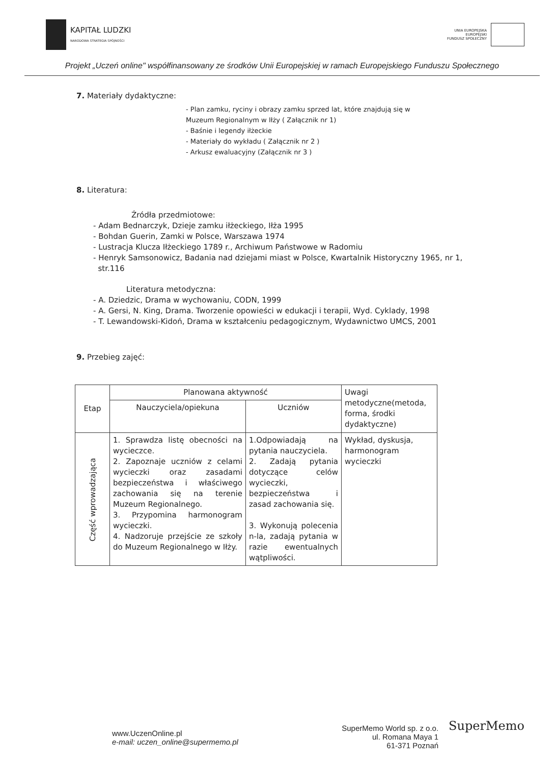KAPITAŁ LUDZKI
NARODOWA STRATEGIA SPÓJNOŚCI
UNIA EUROPEJSKA
EUROPEJSKI
FUNDUSZ SPOŁECZNY
Projekt „Uczeń online" współfinansowany ze środków Unii Europejskiej w ramach Europejskiego Funduszu Społecznego
7. Materiały dydaktyczne:
- Plan zamku, ryciny i obrazy zamku sprzed lat, które znajdują się w
Muzeum Regionalnym w Iłży ( Załącznik nr 1)
- Baśnie i legendy iłżeckie
- Materiały do wykładu ( Załącznik nr 2 )
- Arkusz ewaluacyjny (Załącznik nr 3 )
8. Literatura:
Źródła przedmiotowe:
- Adam Bednarczyk, Dzieje zamku iłżeckiego, Iłża 1995
- Bohdan Guerin, Zamki w Polsce, Warszawa 1974
- Lustracja Klucza Iłżeckiego 1789 r., Archiwum Państwowe w Radomiu
- Henryk Samsonowicz, Badania nad dziejami miast w Polsce, Kwartalnik Historyczny 1965, nr 1,
str.116
Literatura metodyczna:
- A. Dziedzic, Drama w wychowaniu, CODN, 1999
- A. Gersi, N. King, Drama. Tworzenie opowieści w edukacji i terapii, Wyd. Cyklady, 1998
- T. Lewandowski-Kidoń, Drama w kształceniu pedagogicznym, Wydawnictwo UMCS, 2001
9. Przebieg zajęć:
| Etap | Planowana aktywność | | Uwagi metodyczne(metoda, forma, środki dydaktyczne) |
| --- | --- | --- | --- |
| | Nauczyciela/opiekuna | Uczniów | |
| Część wprowadzająca | 1. Sprawdza listę obecności na wycieczce. 2. Zapoznaje uczniów z celami wycieczki oraz zasadami bezpieczeństwa i właściwego zachowania się na terenie Muzeum Regionalnego. 3. Przypomina harmonogram wycieczki. 4. Nadzoruje przejście ze szkoły do Muzeum Regionalnego w Iłży. | 1.Odpowiadają na pytania nauczyciela. 2. Zadają pytania dotyczące celów wycieczki, bezpieczeństwa i zasad zachowania się. 3. Wykonują polecenia n-la, zadają pytania w razie ewentualnych wątpliwości. | Wykład, dyskusja, harmonogram wycieczki |
www.UczenOnline.pl
e-mail: uczen_online@supermemo.pl
SuperMemo World sp. z o.o.
ul. Romana Maya 1
61-371 Poznań
SuperMemo